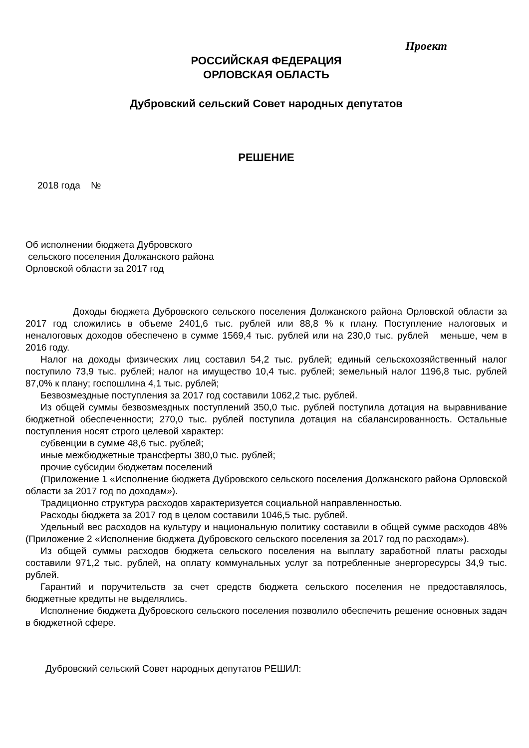Проект
РОССИЙСКАЯ ФЕДЕРАЦИЯ
ОРЛОВСКАЯ ОБЛАСТЬ
Дубровский сельский Совет народных депутатов
РЕШЕНИЕ
2018 года №
Об исполнении бюджета Дубровского
сельского поселения Должанского района
Орловской области за 2017 год
Доходы бюджета Дубровского сельского поселения Должанского района Орловской области за 2017 год сложились в объеме 2401,6 тыс. рублей или 88,8 % к плану. Поступление налоговых и неналоговых доходов обеспечено в сумме 1569,4 тыс. рублей или на 230,0 тыс. рублей меньше, чем в 2016 году.
Налог на доходы физических лиц составил 54,2 тыс. рублей; единый сельскохозяйственный налог поступило 73,9 тыс. рублей; налог на имущество 10,4 тыс. рублей; земельный налог 1196,8 тыс. рублей 87,0% к плану; госпошлина 4,1 тыс. рублей;
Безвозмездные поступления за 2017 год составили 1062,2 тыс. рублей.
Из общей суммы безвозмездных поступлений 350,0 тыс. рублей поступила дотация на выравнивание бюджетной обеспеченности; 270,0 тыс. рублей поступила дотация на сбалансированность. Остальные поступления носят строго целевой характер:
субвенции в сумме 48,6 тыс. рублей;
иные межбюджетные трансферты 380,0 тыс. рублей;
прочие субсидии бюджетам поселений
(Приложение 1 «Исполнение бюджета Дубровского сельского поселения Должанского района Орловской области за 2017 год по доходам»).
Традиционно структура расходов характеризуется социальной направленностью.
Расходы бюджета за 2017 год в целом составили 1046,5 тыс. рублей.
Удельный вес расходов на культуру и национальную политику составили в общей сумме расходов 48% (Приложение 2 «Исполнение бюджета Дубровского сельского поселения за 2017 год по расходам»).
Из общей суммы расходов бюджета сельского поселения на выплату заработной платы расходы составили 971,2 тыс. рублей, на оплату коммунальных услуг за потребленные энергоресурсы 34,9 тыс. рублей.
Гарантий и поручительств за счет средств бюджета сельского поселения не предоставлялось, бюджетные кредиты не выделялись.
Исполнение бюджета Дубровского сельского поселения позволило обеспечить решение основных задач в бюджетной сфере.
Дубровский сельский Совет народных депутатов РЕШИЛ: